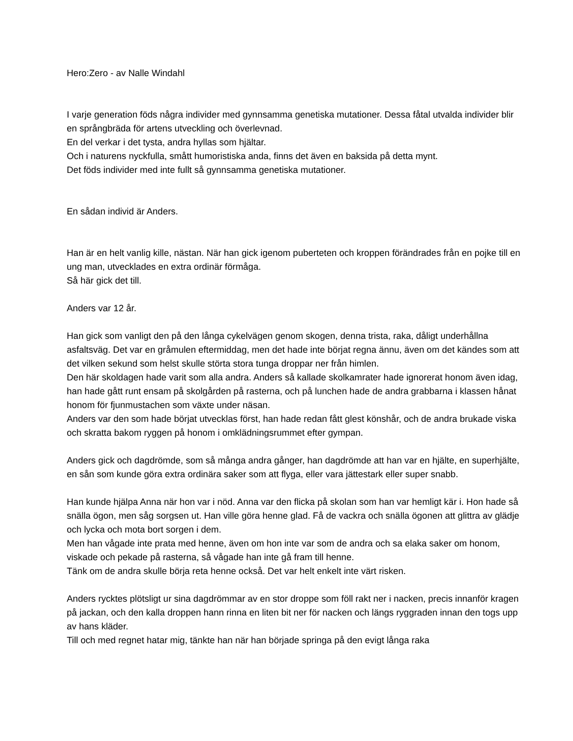Hero:Zero - av Nalle Windahl
I varje generation föds några individer med gynnsamma genetiska mutationer. Dessa fåtal utvalda individer blir en språngbräda för artens utveckling och överlevnad.
En del verkar i det tysta, andra hyllas som hjältar.
Och i naturens nyckfulla, smått humoristiska anda, finns det även en baksida på detta mynt.
Det föds individer med inte fullt så gynnsamma genetiska mutationer.
En sådan individ är Anders.
Han är en helt vanlig kille, nästan. När han gick igenom puberteten och kroppen förändrades från en pojke till en ung man, utvecklades en extra ordinär förmåga.
Så här gick det till.
Anders var 12 år.
Han gick som vanligt den på den långa cykelvägen genom skogen, denna trista, raka, dåligt underhållna asfaltsväg. Det var en gråmulen eftermiddag, men det hade inte börjat regna ännu, även om det kändes som att det vilken sekund som helst skulle störta stora tunga droppar ner från himlen.
Den här skoldagen hade varit som alla andra. Anders så kallade skolkamrater hade ignorerat honom även idag, han hade gått runt ensam på skolgården på rasterna, och på lunchen hade de andra grabbarna i klassen hånat honom för fjunmustachen som växte under näsan.
Anders var den som hade börjat utvecklas först, han hade redan fått glest könshår, och de andra brukade viska och skratta bakom ryggen på honom i omklädningsrummet efter gympan.
Anders gick och dagdrömde, som så många andra gånger, han dagdrömde att han var en hjälte, en superhjälte, en sån som kunde göra extra ordinära saker som att flyga, eller vara jättestark eller super snabb.
Han kunde hjälpa Anna när hon var i nöd. Anna var den flicka på skolan som han var hemligt kär i. Hon hade så snälla ögon, men såg sorgsen ut. Han ville göra henne glad. Få de vackra och snälla ögonen att glittra av glädje och lycka och mota bort sorgen i dem.
Men han vågade inte prata med henne, även om hon inte var som de andra och sa elaka saker om honom, viskade och pekade på rasterna, så vågade han inte gå fram till henne.
Tänk om de andra skulle börja reta henne också. Det var helt enkelt inte värt risken.
Anders rycktes plötsligt ur sina dagdrömmar av en stor droppe som föll rakt ner i nacken, precis innanför kragen på jackan, och den kalla droppen hann rinna en liten bit ner för nacken och längs ryggraden innan den togs upp av hans kläder.
Till och med regnet hatar mig, tänkte han när han började springa på den evigt långa raka